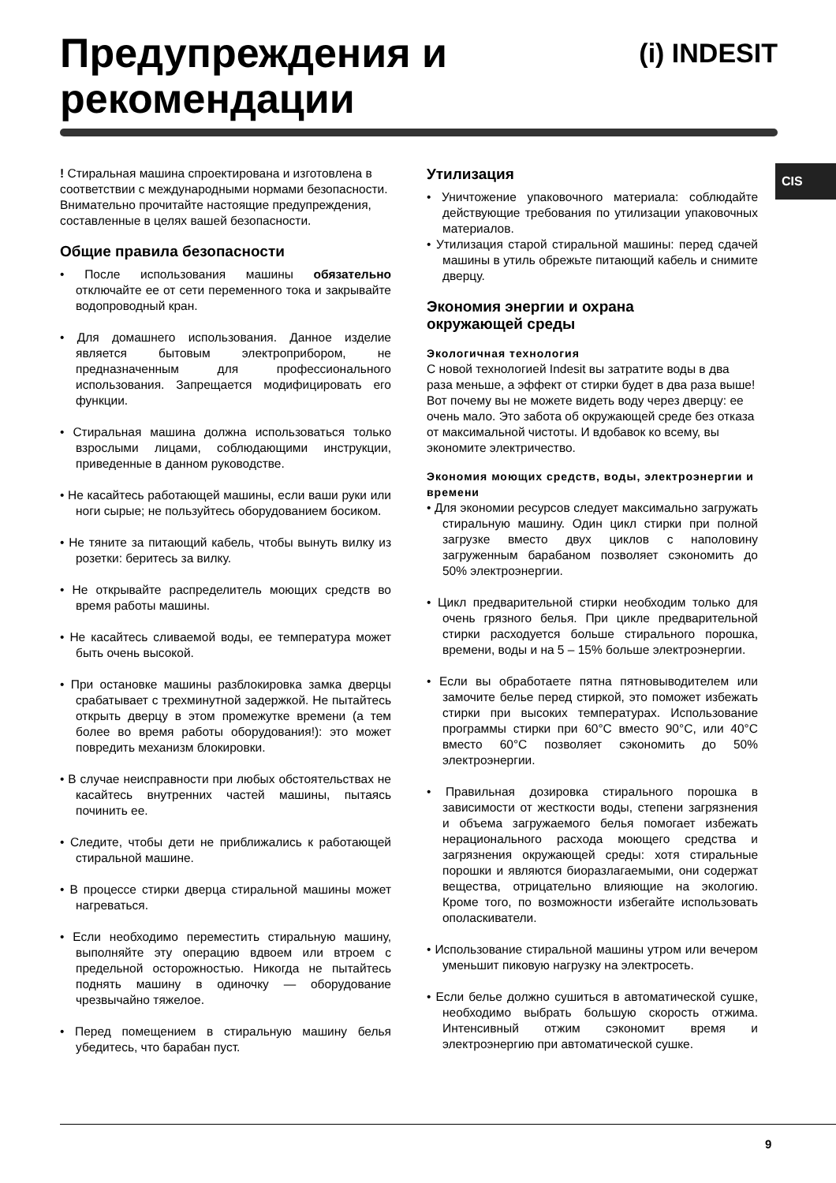Предупреждения и
рекомендации
(i) INDESIT
CIS
! Стиральная машина спроектирована и изготовлена в соответствии с международными нормами безопасности. Внимательно прочитайте настоящие предупреждения, составленные в целях вашей безопасности.
Общие правила безопасности
• После использования машины обязательно отключайте ее от сети переменного тока и закрывайте водопроводный кран.
• Для домашнего использования. Данное изделие является бытовым электроприбором, не предназначенным для профессионального использования. Запрещается модифицировать его функции.
• Стиральная машина должна использоваться только взрослыми лицами, соблюдающими инструкции, приведенные в данном руководстве.
• Не касайтесь работающей машины, если ваши руки или ноги сырые; не пользуйтесь оборудованием босиком.
• Не тяните за питающий кабель, чтобы вынуть вилку из розетки: беритесь за вилку.
• Не открывайте распределитель моющих средств во время работы машины.
• Не касайтесь сливаемой воды, ее температура может быть очень высокой.
• При остановке машины разблокировка замка дверцы срабатывает с трехминутной задержкой. Не пытайтесь открыть дверцу в этом промежутке времени (а тем более во время работы оборудования!): это может повредить механизм блокировки.
• В случае неисправности при любых обстоятельствах не касайтесь внутренних частей машины, пытаясь починить ее.
• Следите, чтобы дети не приближались к работающей стиральной машине.
• В процессе стирки дверца стиральной машины может нагреваться.
• Если необходимо переместить стиральную машину, выполняйте эту операцию вдвоем или втроем с предельной осторожностью. Никогда не пытайтесь поднять машину в одиночку — оборудование чрезвычайно тяжелое.
• Перед помещением в стиральную машину белья убедитесь, что барабан пуст.
Утилизация
• Уничтожение упаковочного материала: соблюдайте действующие требования по утилизации упаковочных материалов.
• Утилизация старой стиральной машины: перед сдачей машины в утиль обрежьте питающий кабель и снимите дверцу.
Экономия энергии и охрана
окружающей среды
Экологичная технология
С новой технологией Indesit вы затратите воды в два раза меньше, а эффект от стирки будет в два раза выше! Вот почему вы не можете видеть воду через дверцу: ее очень мало. Это забота об окружающей среде без отказа от максимальной чистоты. И вдобавок ко всему, вы экономите электричество.
Экономия моющих средств, воды, электроэнергии и времени
• Для экономии ресурсов следует максимально загружать стиральную машину. Один цикл стирки при полной загрузке вместо двух циклов с наполовину загруженным барабаном позволяет сэкономить до 50% электроэнергии.
• Цикл предварительной стирки необходим только для очень грязного белья. При цикле предварительной стирки расходуется больше стирального порошка, времени, воды и на 5 – 15% больше электроэнергии.
• Если вы обработаете пятна пятновыводителем или замочите белье перед стиркой, это поможет избежать стирки при высоких температурах. Использование программы стирки при 60°C вместо 90°C, или 40°C вместо 60°C позволяет сэкономить до 50% электроэнергии.
• Правильная дозировка стирального порошка в зависимости от жесткости воды, степени загрязнения и объема загружаемого белья помогает избежать нерационального расхода моющего средства и загрязнения окружающей среды: хотя стиральные порошки и являются биоразлагаемыми, они содержат вещества, отрицательно влияющие на экологию. Кроме того, по возможности избегайте использовать ополаскиватели.
• Использование стиральной машины утром или вечером уменьшит пиковую нагрузку на электросеть.
• Если белье должно сушиться в автоматической сушке, необходимо выбрать большую скорость отжима. Интенсивный отжим сэкономит время и электроэнергию при автоматической сушке.
9